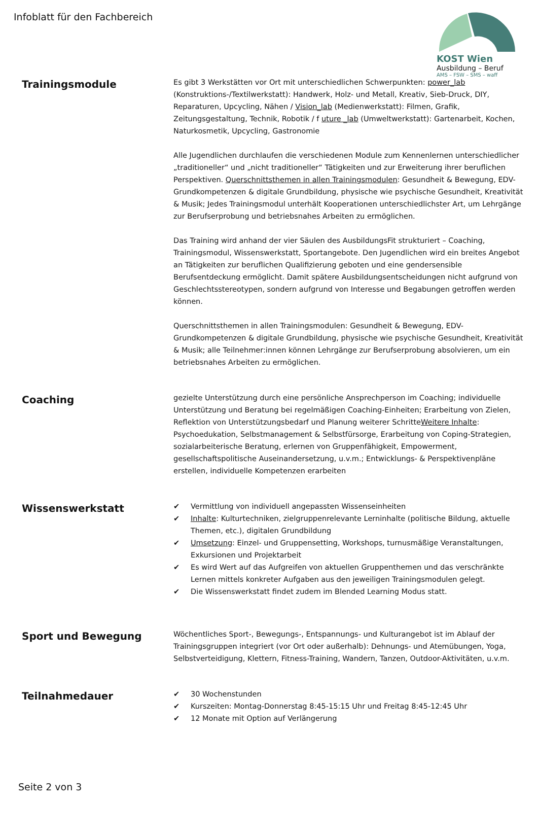Infoblatt für den Fachbereich KOST Wien
Ausbildung – Beruf
AMS – FSW – SMS – waff
Trainingsmodule
Es gibt 3 Werkstätten vor Ort mit unterschiedlichen Schwerpunkten: power_lab (Konstruktions-/Textilwerkstatt): Handwerk, Holz- und Metall, Kreativ, Sieb-Druck, DIY, Reparaturen, Upcycling, Nähen / Vision_lab (Medienwerkstatt): Filmen, Grafik, Zeitungsgestaltung, Technik, Robotik / f uture _lab (Umweltwerkstatt): Gartenarbeit, Kochen, Naturkosmetik, Upcycling, Gastronomie
Alle Jugendlichen durchlaufen die verschiedenen Module zum Kennenlernen unterschiedlicher „traditioneller“ und „nicht traditioneller“ Tätigkeiten und zur Erweiterung ihrer beruflichen Perspektiven. Querschnittsthemen in allen Trainingsmodulen: Gesundheit & Bewegung, EDV-Grundkompetenzen & digitale Grundbildung, physische wie psychische Gesundheit, Kreativität & Musik; Jedes Trainingsmodul unterhält Kooperationen unterschiedlichster Art, um Lehrgänge zur Berufserprobung und betriebsnahes Arbeiten zu ermöglichen.
Das Training wird anhand der vier Säulen des AusbildungsFit strukturiert – Coaching, Trainingsmodul, Wissenswerkstatt, Sportangebote. Den Jugendlichen wird ein breites Angebot an Tätigkeiten zur beruflichen Qualifizierung geboten und eine gendersensible Berufsentdeckung ermöglicht. Damit spätere Ausbildungsentscheidungen nicht aufgrund von Geschlechtsstereotypen, sondern aufgrund von Interesse und Begabungen getroffen werden können.
Querschnittsthemen in allen Trainingsmodulen: Gesundheit & Bewegung, EDV-Grundkompetenzen & digitale Grundbildung, physische wie psychische Gesundheit, Kreativität & Musik; alle Teilnehmer:innen können Lehrgänge zur Berufserprobung absolvieren, um ein betriebsnahes Arbeiten zu ermöglichen.
Coaching
gezielte Unterstützung durch eine persönliche Ansprechperson im Coaching; individuelle Unterstützung und Beratung bei regelmäßigen Coaching-Einheiten; Erarbeitung von Zielen, Reflektion von Unterstützungsbedarf und Planung weiterer SchritteWeitere Inhalte: Psychoedukation, Selbstmanagement & Selbstfürsorge, Erarbeitung von Coping-Strategien, sozialarbeiterische Beratung, erlernen von Gruppenfähigkeit, Empowerment, gesellschaftspolitische Auseinandersetzung, u.v.m.; Entwicklungs- & Perspektivenpläne erstellen, individuelle Kompetenzen erarbeiten
Wissenswerkstatt
✔ Vermittlung von individuell angepassten Wissenseinheiten
✔ Inhalte: Kulturtechniken, zielgruppenrelevante Lerninhalte (politische Bildung, aktuelle Themen, etc.), digitalen Grundbildung
✔ Umsetzung: Einzel- und Gruppensetting, Workshops, turnusmäßige Veranstaltungen, Exkursionen und Projektarbeit
✔ Es wird Wert auf das Aufgreifen von aktuellen Gruppenthemen und das verschränkte Lernen mittels konkreter Aufgaben aus den jeweiligen Trainingsmodulen gelegt.
✔ Die Wissenswerkstatt findet zudem im Blended Learning Modus statt.
Sport und Bewegung
Wöchentliches Sport-, Bewegungs-, Entspannungs- und Kulturangebot ist im Ablauf der Trainingsgruppen integriert (vor Ort oder außerhalb): Dehnungs- und Atemübungen, Yoga, Selbstverteidigung, Klettern, Fitness-Training, Wandern, Tanzen, Outdoor-Aktivitäten, u.v.m.
Teilnahmedauer
✔ 30 Wochenstunden
✔ Kurszeiten: Montag-Donnerstag 8:45-15:15 Uhr und Freitag 8:45-12:45 Uhr
✔ 12 Monate mit Option auf Verlängerung
Seite 2 von 3